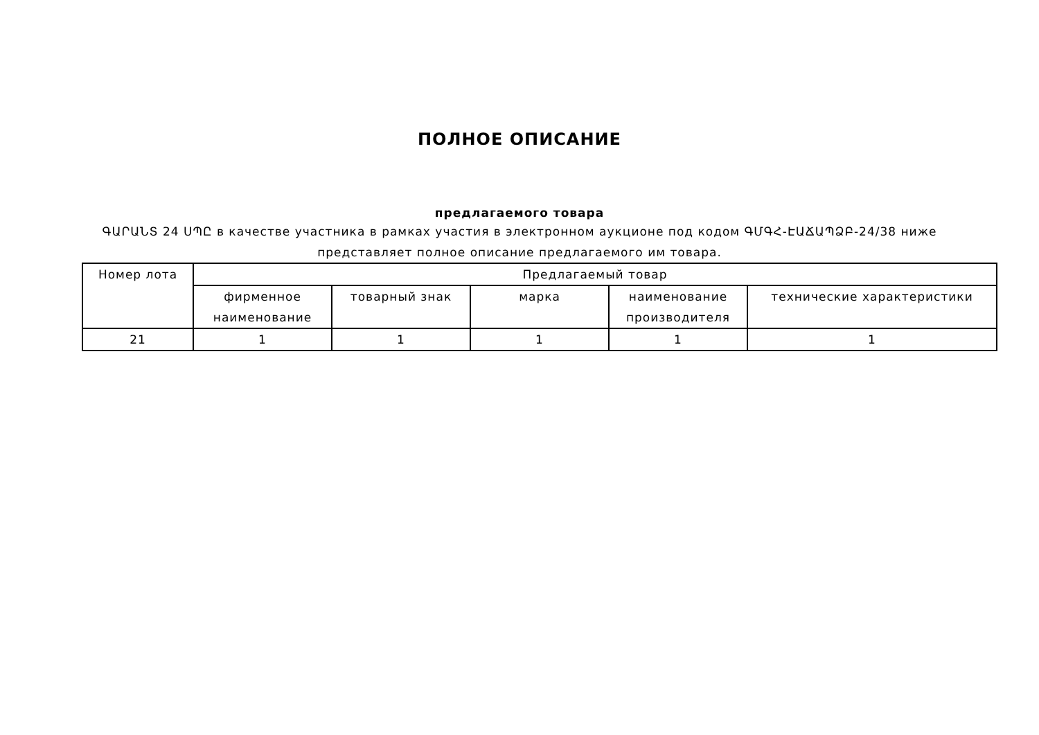ПОЛНОЕ ОПИСАНИЕ
предлагаемого товара
ԳԱՐԱՆՏ 24 ՍՊԸ в качестве участника в рамках участия в электронном аукционе под кодом ԳՄԳՀ-ԷԱՃԱՊՁԲ-24/38 ниже представляет полное описание предлагаемого им товара.
| Номер лота | Предлагаемый товар | | | | |
| --- | --- | --- | --- | --- | --- |
| | фирменное наименование | товарный знак | марка | наименование производителя | технические характеристики |
| 21 | 1 | 1 | 1 | 1 | 1 |